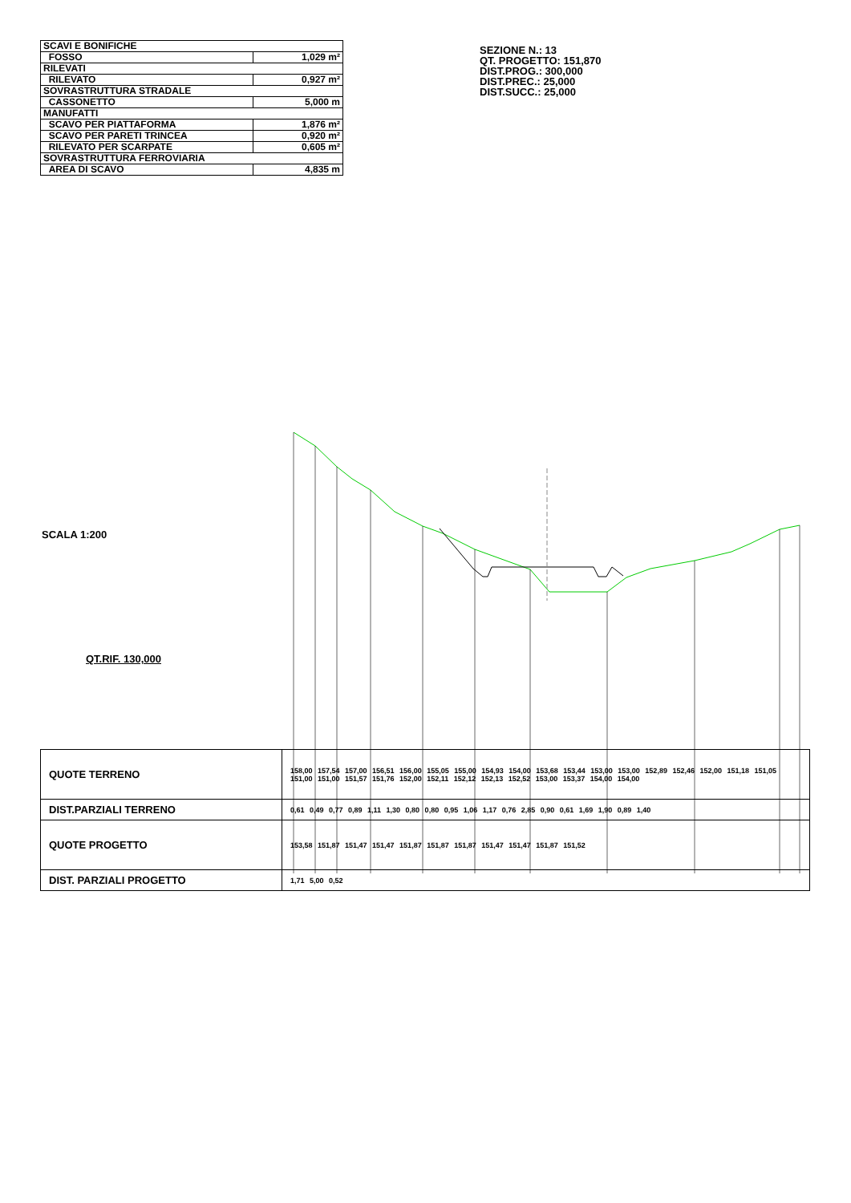| SCAVI E BONIFICHE | |
| FOSSO | 1,029 m² |
| RILEVATI | |
| RILEVATO | 0,927 m² |
| SOVRASTRUTTURA STRADALE | |
| CASSONETTO | 5,000 m |
| MANUFATTI | |
| SCAVO PER PIATTAFORMA | 1,876 m² |
| SCAVO PER PARETI TRINCEA | 0,920 m² |
| RILEVATO PER SCARPATE | 0,605 m² |
| SOVRASTRUTTURA FERROVIARIA | |
| AREA DI SCAVO | 4,835 m |
SEZIONE N.: 13
QT. PROGETTO: 151,870
DIST.PROG.: 300,000
DIST.PREC.: 25,000
DIST.SUCC.: 25,000
SCALA 1:200
QT.RIF. 130,000
| QUOTE TERRENO | 158,00 157,54 157,00 156,51 156,00 155,05 155,00 154,93 154,00 153,68 153,44 153,00 153,00 152,89 152,46 152,00 151,18 151,05 151,00 151,00 151,57 151,76 152,00 152,11 152,12 152,13 152,52 153,00 153,37 154,00 154,00 |
| DIST.PARZIALI TERRENO | 0,61 0,49 0,77 0,89 1,11 1,30 0,80 0,80 0,95 1,06 1,17 0,76 2,85 0,90 0,61 1,69 1,90 0,89 1,40 |
| QUOTE PROGETTO | 153,58 151,87 151,47 151,47 151,87 151,87 151,87 151,47 151,47 151,87 151,52 |
| DIST. PARZIALI PROGETTO | 1,71 5,00 0,52 |